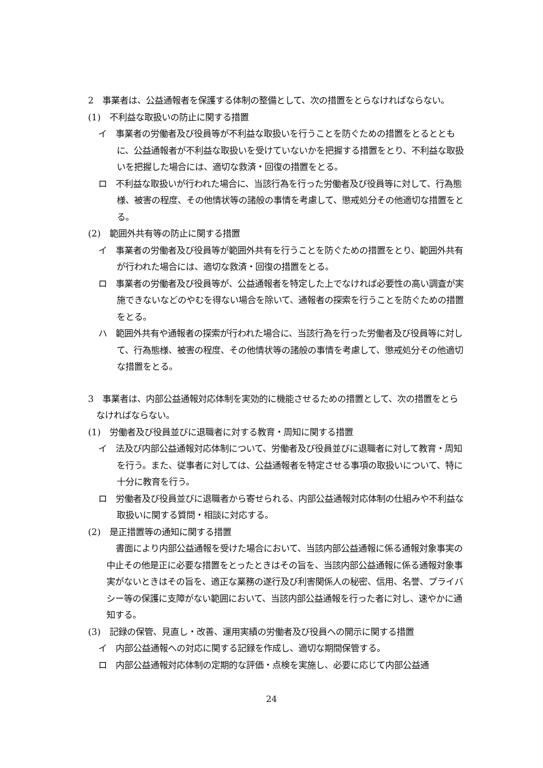2　事業者は、公益通報者を保護する体制の整備として、次の措置をとらなければならない。
(1)　不利益な取扱いの防止に関する措置
イ　事業者の労働者及び役員等が不利益な取扱いを行うことを防ぐための措置をとるとともに、公益通報者が不利益な取扱いを受けていないかを把握する措置をとり、不利益な取扱いを把握した場合には、適切な救済・回復の措置をとる。
ロ　不利益な取扱いが行われた場合に、当該行為を行った労働者及び役員等に対して、行為態様、被害の程度、その他情状等の諸般の事情を考慮して、懲戒処分その他適切な措置をとる。
(2)　範囲外共有等の防止に関する措置
イ　事業者の労働者及び役員等が範囲外共有を行うことを防ぐための措置をとり、範囲外共有が行われた場合には、適切な救済・回復の措置をとる。
ロ　事業者の労働者及び役員等が、公益通報者を特定した上でなければ必要性の高い調査が実施できないなどのやむを得ない場合を除いて、通報者の探索を行うことを防ぐための措置をとる。
ハ　範囲外共有や通報者の探索が行われた場合に、当該行為を行った労働者及び役員等に対して、行為態様、被害の程度、その他情状等の諸般の事情を考慮して、懲戒処分その他適切な措置をとる。
3　事業者は、内部公益通報対応体制を実効的に機能させるための措置として、次の措置をとらなければならない。
(1)　労働者及び役員並びに退職者に対する教育・周知に関する措置
イ　法及び内部公益通報対応体制について、労働者及び役員並びに退職者に対して教育・周知を行う。また、従事者に対しては、公益通報者を特定させる事項の取扱いについて、特に十分に教育を行う。
ロ　労働者及び役員並びに退職者から寄せられる、内部公益通報対応体制の仕組みや不利益な取扱いに関する質問・相談に対応する。
(2)　是正措置等の通知に関する措置
書面により内部公益通報を受けた場合において、当該内部公益通報に係る通報対象事実の中止その他是正に必要な措置をとったときはその旨を、当該内部公益通報に係る通報対象事実がないときはその旨を、適正な業務の遂行及び利害関係人の秘密、信用、名誉、プライバシー等の保護に支障がない範囲において、当該内部公益通報を行った者に対し、速やかに通知する。
(3)　記録の保管、見直し・改善、運用実績の労働者及び役員への開示に関する措置
イ　内部公益通報への対応に関する記録を作成し、適切な期間保管する。
ロ　内部公益通報対応体制の定期的な評価・点検を実施し、必要に応じて内部公益通
24